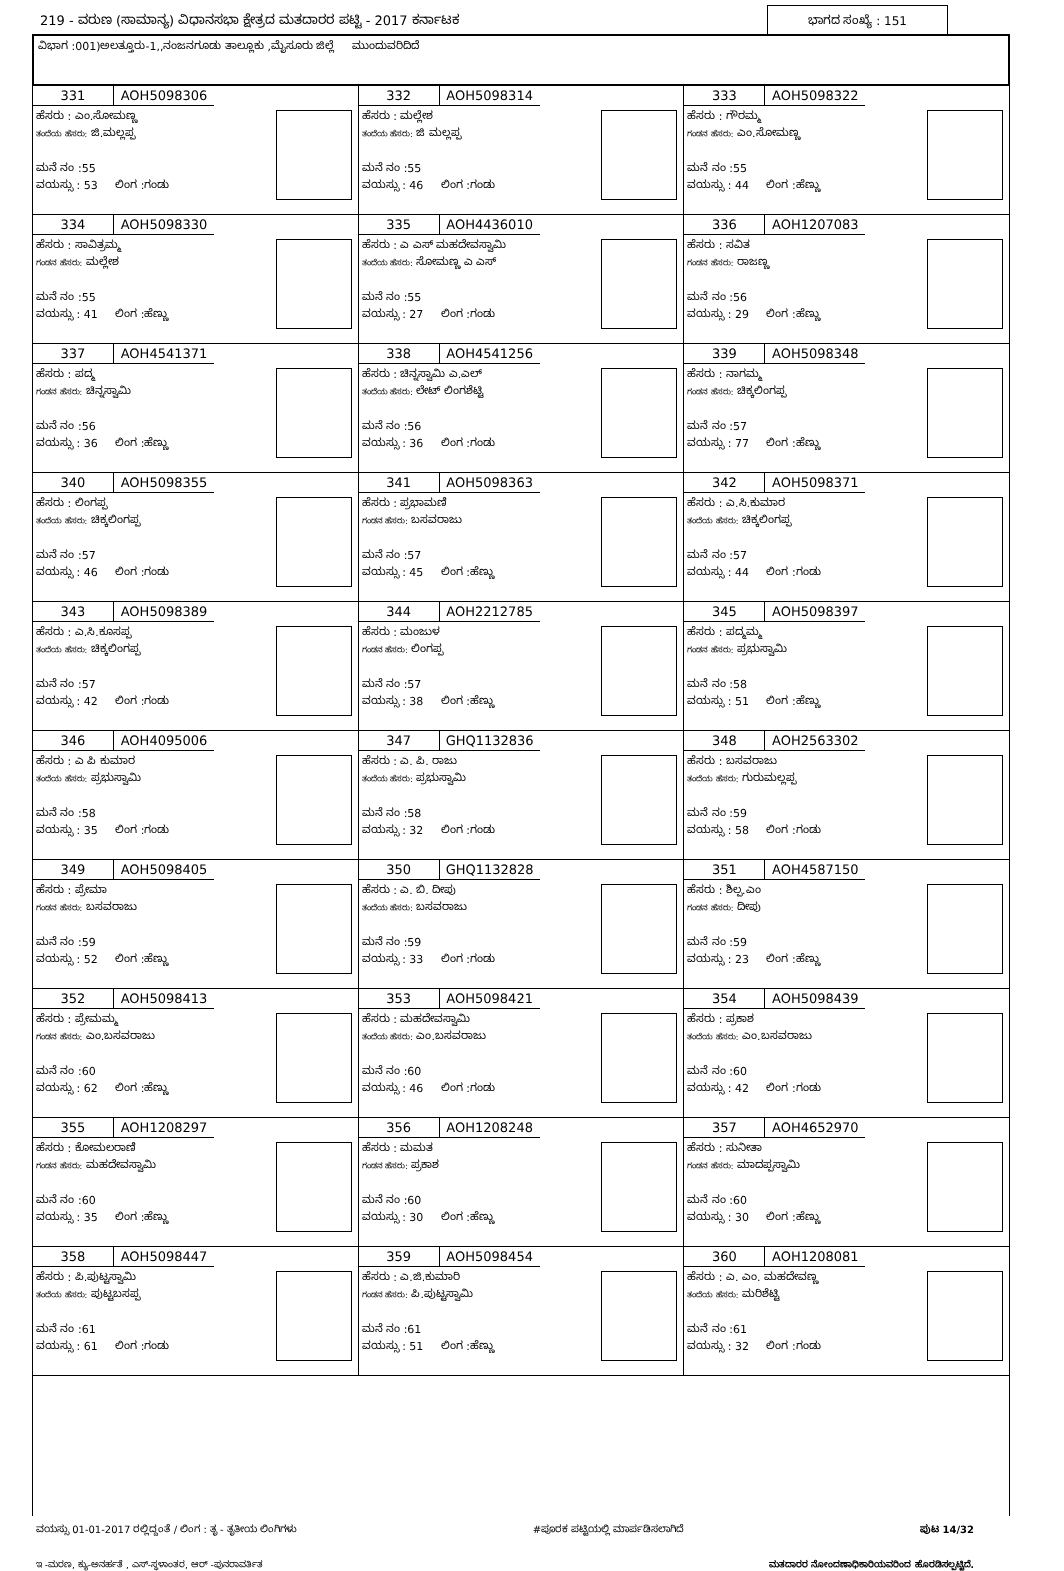219 - ವರುಣ (ಸಾಮಾನ್ಯ) ವಿಧಾನಸಭಾ ಕ್ಷೇತ್ರದ ಮತದಾರರ ಪಟ್ಟಿ - 2017 ಕರ್ನಾಟಕ ಭಾಗದ ಸಂಖ್ಯೆ : 151
ವಿಭಾಗ :001)ಅಲತ್ತೂರು-1,,ನಂಜನಗೂಡು ತಾಲ್ಲೂಕು ,ಮೈಸೂರು ಜಿಲ್ಲೆ ಮುಂದುವರಿದಿದೆ
| 331 AOH5098306 ಹೆಸರು : ಎಂ.ಸೋಮಣ್ಣ ತಂದೆಯ ಹೆಸರು: ಜಿ.ಮಲ್ಲಪ್ಪ ಮನೆ ನಂ :55 ವಯಸ್ಸು : 53 ಲಿಂಗ :ಗಂಡು | 332 AOH5098314 ಹೆಸರು : ಮಲ್ಲೇಶ ತಂದೆಯ ಹೆಸರು: ಜಿ ಮಲ್ಲಪ್ಪ ಮನೆ ನಂ :55 ವಯಸ್ಸು : 46 ಲಿಂಗ :ಗಂಡು | 333 AOH5098322 ಹೆಸರು : ಗೌರಮ್ಮ ಗಂಡನ ಹೆಸರು: ಎಂ.ಸೋಮಣ್ಣ ಮನೆ ನಂ :55 ವಯಸ್ಸು : 44 ಲಿಂಗ :ಹೆಣ್ಣು |
| 334 AOH5098330 ಹೆಸರು : ಸಾವಿತ್ರಮ್ಮ ಗಂಡನ ಹೆಸರು: ಮಲ್ಲೇಶ ಮನೆ ನಂ :55 ವಯಸ್ಸು : 41 ಲಿಂಗ :ಹೆಣ್ಣು | 335 AOH4436010 ಹೆಸರು : ಎ ಎಸ್ ಮಹದೇವಸ್ವಾಮಿ ತಂದೆಯ ಹೆಸರು: ಸೋಮಣ್ಣ ಎ ಎಸ್ ಮನೆ ನಂ :55 ವಯಸ್ಸು : 27 ಲಿಂಗ :ಗಂಡು | 336 AOH1207083 ಹೆಸರು : ಸವಿತ ಗಂಡನ ಹೆಸರು: ರಾಜಣ್ಣ ಮನೆ ನಂ :56 ವಯಸ್ಸು : 29 ಲಿಂಗ :ಹೆಣ್ಣು |
| 337 AOH4541371 ಹೆಸರು : ಪದ್ಮ ಗಂಡನ ಹೆಸರು: ಚಿನ್ನಸ್ವಾಮಿ ಮನೆ ನಂ :56 ವಯಸ್ಸು : 36 ಲಿಂಗ :ಹೆಣ್ಣು | 338 AOH4541256 ಹೆಸರು : ಚಿನ್ನಸ್ವಾಮಿ ಎ.ಎಲ್ ತಂದೆಯ ಹೆಸರು: ಲೇಟ್ ಲಿಂಗಶೆಟ್ಟಿ ಮನೆ ನಂ :56 ವಯಸ್ಸು : 36 ಲಿಂಗ :ಗಂಡು | 339 AOH5098348 ಹೆಸರು : ನಾಗಮ್ಮ ಗಂಡನ ಹೆಸರು: ಚಿಕ್ಕಲಿಂಗಪ್ಪ ಮನೆ ನಂ :57 ವಯಸ್ಸು : 77 ಲಿಂಗ :ಹೆಣ್ಣು |
| 340 AOH5098355 ಹೆಸರು : ಲಿಂಗಪ್ಪ ತಂದೆಯ ಹೆಸರು: ಚಿಕ್ಕಲಿಂಗಪ್ಪ ಮನೆ ನಂ :57 ವಯಸ್ಸು : 46 ಲಿಂಗ :ಗಂಡು | 341 AOH5098363 ಹೆಸರು : ಪ್ರಭಾಮಣಿ ಗಂಡನ ಹೆಸರು: ಬಸವರಾಜು ಮನೆ ನಂ :57 ವಯಸ್ಸು : 45 ಲಿಂಗ :ಹೆಣ್ಣು | 342 AOH5098371 ಹೆಸರು : ಎ.ಸಿ.ಕುಮಾರ ತಂದೆಯ ಹೆಸರು: ಚಿಕ್ಕಲಿಂಗಪ್ಪ ಮನೆ ನಂ :57 ವಯಸ್ಸು : 44 ಲಿಂಗ :ಗಂಡು |
| 343 AOH5098389 ಹೆಸರು : ಎ.ಸಿ.ಕೂಸಪ್ಪ ತಂದೆಯ ಹೆಸರು: ಚಿಕ್ಕಲಿಂಗಪ್ಪ ಮನೆ ನಂ :57 ವಯಸ್ಸು : 42 ಲಿಂಗ :ಗಂಡು | 344 AOH2212785 ಹೆಸರು : ಮಂಜುಳ ಗಂಡನ ಹೆಸರು: ಲಿಂಗಪ್ಪ ಮನೆ ನಂ :57 ವಯಸ್ಸು : 38 ಲಿಂಗ :ಹೆಣ್ಣು | 345 AOH5098397 ಹೆಸರು : ಪದ್ಮಮ್ಮ ಗಂಡನ ಹೆಸರು: ಪ್ರಭುಸ್ವಾಮಿ ಮನೆ ನಂ :58 ವಯಸ್ಸು : 51 ಲಿಂಗ :ಹೆಣ್ಣು |
| 346 AOH4095006 ಹೆಸರು : ಎ ಪಿ ಕುಮಾರ ತಂದೆಯ ಹೆಸರು: ಪ್ರಭುಸ್ವಾಮಿ ಮನೆ ನಂ :58 ವಯಸ್ಸು : 35 ಲಿಂಗ :ಗಂಡು | 347 GHQ1132836 ಹೆಸರು : ಎ. ಪಿ. ರಾಜು ತಂದೆಯ ಹೆಸರು: ಪ್ರಭುಸ್ವಾಮಿ ಮನೆ ನಂ :58 ವಯಸ್ಸು : 32 ಲಿಂಗ :ಗಂಡು | 348 AOH2563302 ಹೆಸರು : ಬಸವರಾಜು ತಂದೆಯ ಹೆಸರು: ಗುರುಮಲ್ಲಪ್ಪ ಮನೆ ನಂ :59 ವಯಸ್ಸು : 58 ಲಿಂಗ :ಗಂಡು |
| 349 AOH5098405 ಹೆಸರು : ಪ್ರೇಮಾ ಗಂಡನ ಹೆಸರು: ಬಸವರಾಜು ಮನೆ ನಂ :59 ವಯಸ್ಸು : 52 ಲಿಂಗ :ಹೆಣ್ಣು | 350 GHQ1132828 ಹೆಸರು : ಎ. ಬಿ. ದೀಪು ತಂದೆಯ ಹೆಸರು: ಬಸವರಾಜು ಮನೆ ನಂ :59 ವಯಸ್ಸು : 33 ಲಿಂಗ :ಗಂಡು | 351 AOH4587150 ಹೆಸರು : ಶಿಲ್ಪ.ಎಂ ಗಂಡನ ಹೆಸರು: ದೀಪು ಮನೆ ನಂ :59 ವಯಸ್ಸು : 23 ಲಿಂಗ :ಹೆಣ್ಣು |
| 352 AOH5098413 ಹೆಸರು : ಪ್ರೇಮಮ್ಮ ಗಂಡನ ಹೆಸರು: ಎಂ.ಬಸವರಾಜು ಮನೆ ನಂ :60 ವಯಸ್ಸು : 62 ಲಿಂಗ :ಹೆಣ್ಣು | 353 AOH5098421 ಹೆಸರು : ಮಹದೇವಸ್ವಾಮಿ ತಂದೆಯ ಹೆಸರು: ಎಂ.ಬಸವರಾಜು ಮನೆ ನಂ :60 ವಯಸ್ಸು : 46 ಲಿಂಗ :ಗಂಡು | 354 AOH5098439 ಹೆಸರು : ಪ್ರಕಾಶ ತಂದೆಯ ಹೆಸರು: ಎಂ.ಬಸವರಾಜು ಮನೆ ನಂ :60 ವಯಸ್ಸು : 42 ಲಿಂಗ :ಗಂಡು |
| 355 AOH1208297 ಹೆಸರು : ಕೋಮಲರಾಣಿ ಗಂಡನ ಹೆಸರು: ಮಹದೇವಸ್ವಾಮಿ ಮನೆ ನಂ :60 ವಯಸ್ಸು : 35 ಲಿಂಗ :ಹೆಣ್ಣು | 356 AOH1208248 ಹೆಸರು : ಮಮತ ಗಂಡನ ಹೆಸರು: ಪ್ರಕಾಶ ಮನೆ ನಂ :60 ವಯಸ್ಸು : 30 ಲಿಂಗ :ಹೆಣ್ಣು | 357 AOH4652970 ಹೆಸರು : ಸುನೀತಾ ಗಂಡನ ಹೆಸರು: ಮಾದಪ್ಪಸ್ವಾಮಿ ಮನೆ ನಂ :60 ವಯಸ್ಸು : 30 ಲಿಂಗ :ಹೆಣ್ಣು |
| 358 AOH5098447 ಹೆಸರು : ಪಿ.ಪುಟ್ಟಸ್ವಾಮಿ ತಂದೆಯ ಹೆಸರು: ಪುಟ್ಟಬಸಪ್ಪ ಮನೆ ನಂ :61 ವಯಸ್ಸು : 61 ಲಿಂಗ :ಗಂಡು | 359 AOH5098454 ಹೆಸರು : ಎ.ಜಿ.ಕುಮಾರಿ ಗಂಡನ ಹೆಸರು: ಪಿ.ಪುಟ್ಟಸ್ವಾಮಿ ಮನೆ ನಂ :61 ವಯಸ್ಸು : 51 ಲಿಂಗ :ಹೆಣ್ಣು | 360 AOH1208081 ಹೆಸರು : ಎ. ಎಂ. ಮಹದೇವಣ್ಣ ತಂದೆಯ ಹೆಸರು: ಮರಿಶೆಟ್ಟಿ ಮನೆ ನಂ :61 ವಯಸ್ಸು : 32 ಲಿಂಗ :ಗಂಡು |
ವಯಸ್ಸು 01-01-2017 ರಲ್ಲಿದ್ದಂತೆ / ಲಿಂಗ : ತೃ - ತೃತೀಯ ಲಿಂಗಿಗಳು #ಪೂರಕ ಪಟ್ಟಿಯಲ್ಲಿ ಮಾರ್ಪಡಿಸಲಾಗಿದೆ ಪುಟ 14/32
ಇ -ಮರಣ, ಕ್ಯು-ಅನರ್ಹತೆ , ಎಸ್-ಸ್ಥಳಾಂತರ, ಆರ್ -ಪುನರಾವರ್ತಿತ ಮತದಾರರ ನೋಂದಣಾಧಿಕಾರಿಯವರಿಂದ ಹೊರಡಿಸಲ್ಪಟ್ಟಿದೆ.